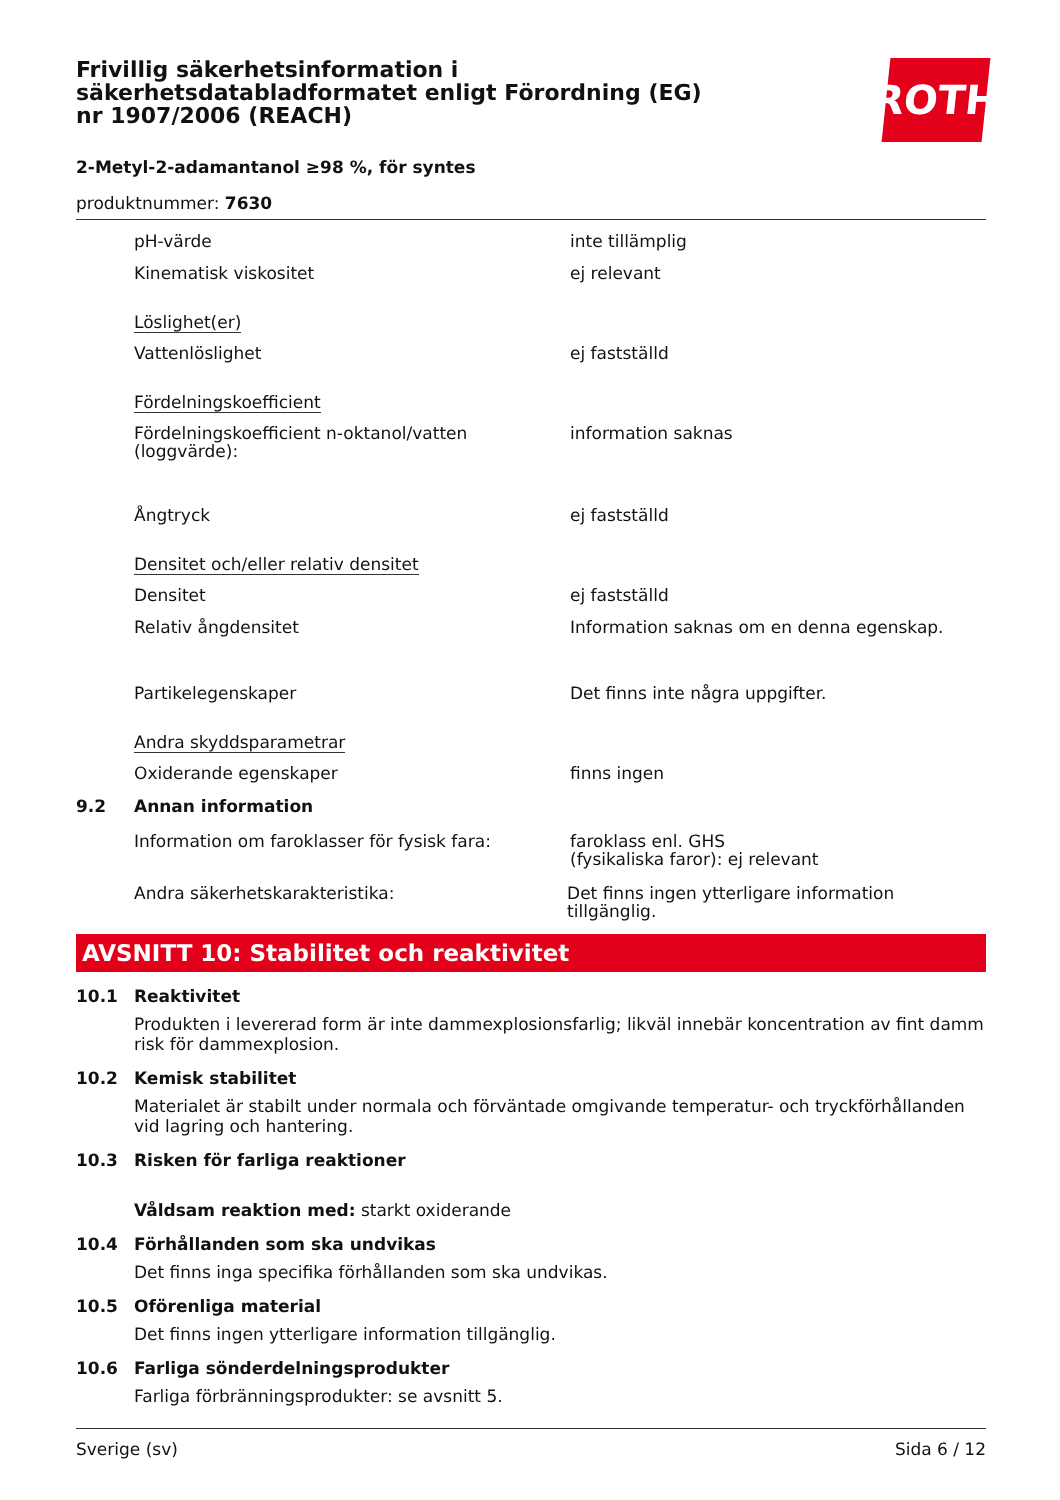Frivillig säkerhetsinformation i säkerhetsdatabladformatet enligt Förordning (EG) nr 1907/2006 (REACH)
ROTH
2-Metyl-2-adamantanol ≥98 %, för syntes
produktnummer: 7630
pH-värde inte tillämplig
Kinematisk viskositet ej relevant
Löslighet(er)
Vattenlöslighet ej fastställd
Fördelningskoefficient
Fördelningskoefficient n-oktanol/vatten (loggvärde):
information saknas
Ångtryck ej fastställd
Densitet och/eller relativ densitet
Densitet ej fastställd
Relativ ångdensitet Information saknas om en denna egenskap.
Partikelegenskaper Det finns inte några uppgifter.
Andra skyddsparametrar
Oxiderande egenskaper finns ingen
9.2 Annan information
Information om faroklasser för fysisk fara:
faroklass enl. GHS
(fysikaliska faror): ej relevant
Andra säkerhetskarakteristika: Det finns ingen ytterligare information tillgänglig.
AVSNITT 10: Stabilitet och reaktivitet
10.1 Reaktivitet
Produkten i levererad form är inte dammexplosionsfarlig; likväl innebär koncentration av fint damm risk för dammexplosion.
10.2 Kemisk stabilitet
Materialet är stabilt under normala och förväntade omgivande temperatur- och tryckförhållanden vid lagring och hantering.
10.3 Risken för farliga reaktioner
Våldsam reaktion med: starkt oxiderande
10.4 Förhållanden som ska undvikas
Det finns inga specifika förhållanden som ska undvikas.
10.5 Oförenliga material
Det finns ingen ytterligare information tillgänglig.
10.6 Farliga sönderdelningsprodukter
Farliga förbränningsprodukter: se avsnitt 5.
Sverige (sv) Sida 6 / 12